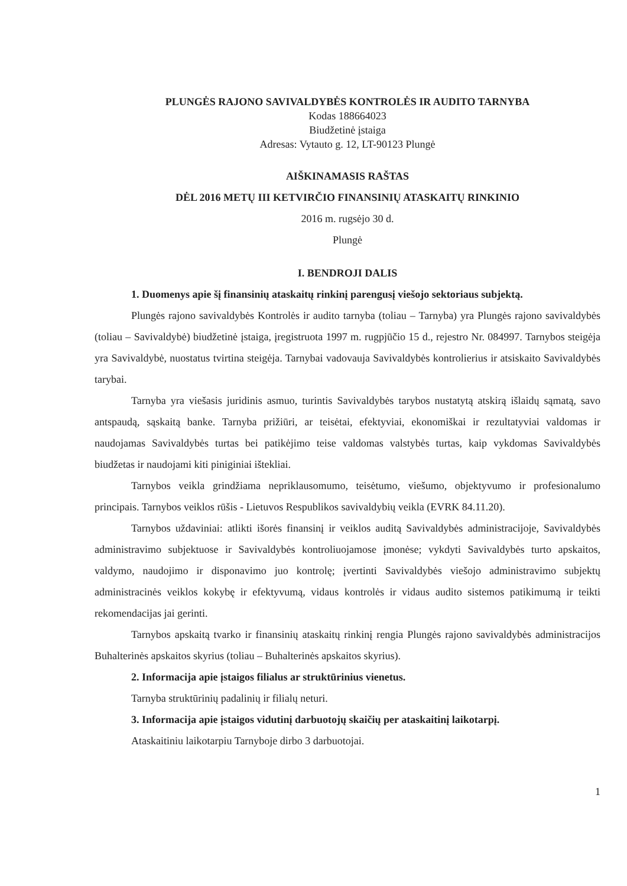PLUNGĖS RAJONO SAVIVALDYBĖS KONTROLĖS IR AUDITO TARNYBA
Kodas 188664023
Biudžetinė įstaiga
Adresas: Vytauto g. 12, LT-90123 Plungė
AIŠKINAMASIS RAŠTAS
DĖL 2016 METŲ III KETVIRČIO FINANSINIŲ ATASKAITŲ RINKINIO
2016 m. rugsėjo 30 d.
Plungė
I. BENDROJI DALIS
1. Duomenys apie šį finansinių ataskaitų rinkinį parengusį viešojo sektoriaus subjektą.
Plungės rajono savivaldybės Kontrolės ir audito tarnyba (toliau – Tarnyba) yra Plungės rajono savivaldybės (toliau – Savivaldybė) biudžetinė įstaiga, įregistruota 1997 m. rugpjūčio 15 d., rejestro Nr. 084997. Tarnybos steigėja yra Savivaldybė, nuostatus tvirtina steigėja. Tarnybai vadovauja Savivaldybės kontrolierius ir atsiskaito Savivaldybės tarybai.
Tarnyba yra viešasis juridinis asmuo, turintis Savivaldybės tarybos nustatytą atskirą išlaidų sąmatą, savo antspaudą, sąskaitą banke. Tarnyba prižiūri, ar teisėtai, efektyviai, ekonomiškai ir rezultatyviai valdomas ir naudojamas Savivaldybės turtas bei patikėjimo teise valdomas valstybės turtas, kaip vykdomas Savivaldybės biudžetas ir naudojami kiti piniginiai ištekliai.
Tarnybos veikla grindžiama nepriklausomumo, teisėtumo, viešumo, objektyvumo ir profesionalumo principais. Tarnybos veiklos rūšis - Lietuvos Respublikos savivaldybių veikla (EVRK 84.11.20).
Tarnybos uždaviniai: atlikti išorės finansinį ir veiklos auditą Savivaldybės administracijoje, Savivaldybės administravimo subjektuose ir Savivaldybės kontroliuojamose įmonėse; vykdyti Savivaldybės turto apskaitos, valdymo, naudojimo ir disponavimo juo kontrolę; įvertinti Savivaldybės viešojo administravimo subjektų administracinės veiklos kokybę ir efektyvumą, vidaus kontrolės ir vidaus audito sistemos patikimumą ir teikti rekomendacijas jai gerinti.
Tarnybos apskaitą tvarko ir finansinių ataskaitų rinkinį rengia Plungės rajono savivaldybės administracijos Buhalterinės apskaitos skyrius (toliau – Buhalterinės apskaitos skyrius).
2. Informacija apie įstaigos filialus ar struktūrinius vienetus.
Tarnyba struktūrinių padalinių ir filialų neturi.
3. Informacija apie įstaigos vidutinį darbuotojų skaičių per ataskaitinį laikotarpį.
Ataskaitiniu laikotarpiu Tarnyboje dirbo 3 darbuotojai.
1